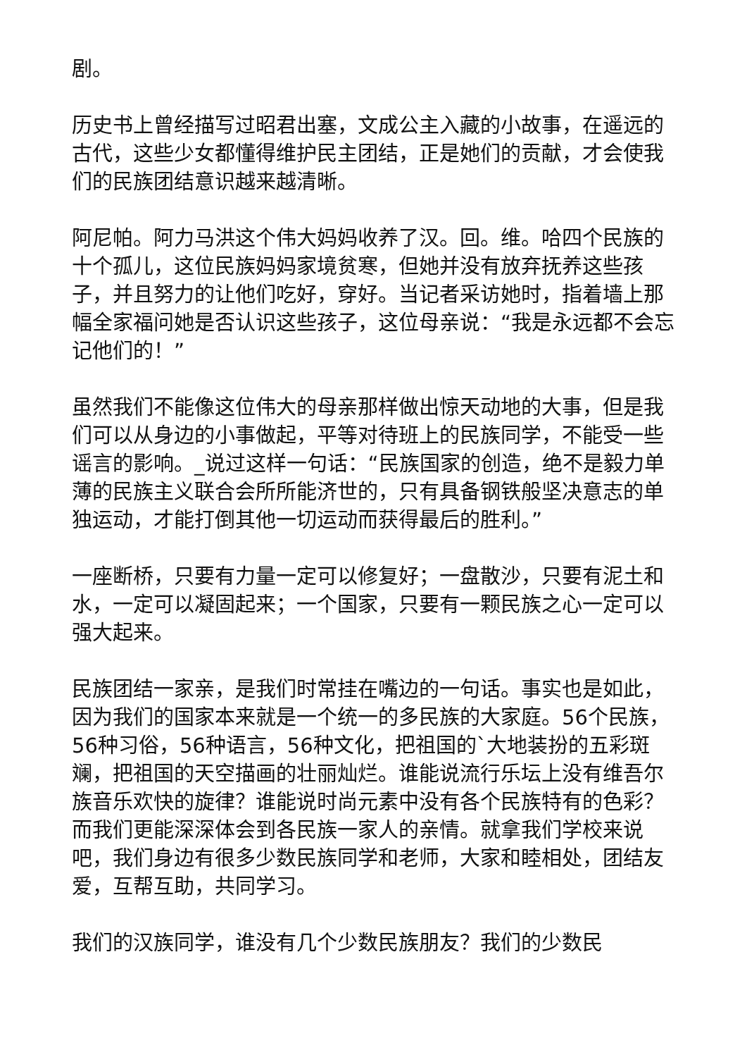剧。
历史书上曾经描写过昭君出塞，文成公主入藏的小故事，在遥远的古代，这些少女都懂得维护民主团结，正是她们的贡献，才会使我们的民族团结意识越来越清晰。
阿尼帕。阿力马洪这个伟大妈妈收养了汉。回。维。哈四个民族的十个孤儿，这位民族妈妈家境贫寒，但她并没有放弃抚养这些孩子，并且努力的让他们吃好，穿好。当记者采访她时，指着墙上那幅全家福问她是否认识这些孩子，这位母亲说：“我是永远都不会忘记他们的！”
虽然我们不能像这位伟大的母亲那样做出惊天动地的大事，但是我们可以从身边的小事做起，平等对待班上的民族同学，不能受一些谣言的影响。_说过这样一句话：“民族国家的创造，绝不是毅力单薄的民族主义联合会所所能济世的，只有具备钢铁般坚决意志的单独运动，才能打倒其他一切运动而获得最后的胜利。”
一座断桥，只要有力量一定可以修复好；一盘散沙，只要有泥土和水，一定可以凝固起来；一个国家，只要有一颗民族之心一定可以强大起来。
民族团结一家亲，是我们时常挂在嘴边的一句话。事实也是如此，因为我们的国家本来就是一个统一的多民族的大家庭。56个民族，56种习俗，56种语言，56种文化，把祖国的`大地装扮的五彩斑斓，把祖国的天空描画的壮丽灿烂。谁能说流行乐坛上没有维吾尔族音乐欢快的旋律？谁能说时尚元素中没有各个民族特有的色彩？而我们更能深深体会到各民族一家人的亲情。就拿我们学校来说吧，我们身边有很多少数民族同学和老师，大家和睦相处，团结友爱，互帮互助，共同学习。
我们的汉族同学，谁没有几个少数民族朋友？我们的少数民